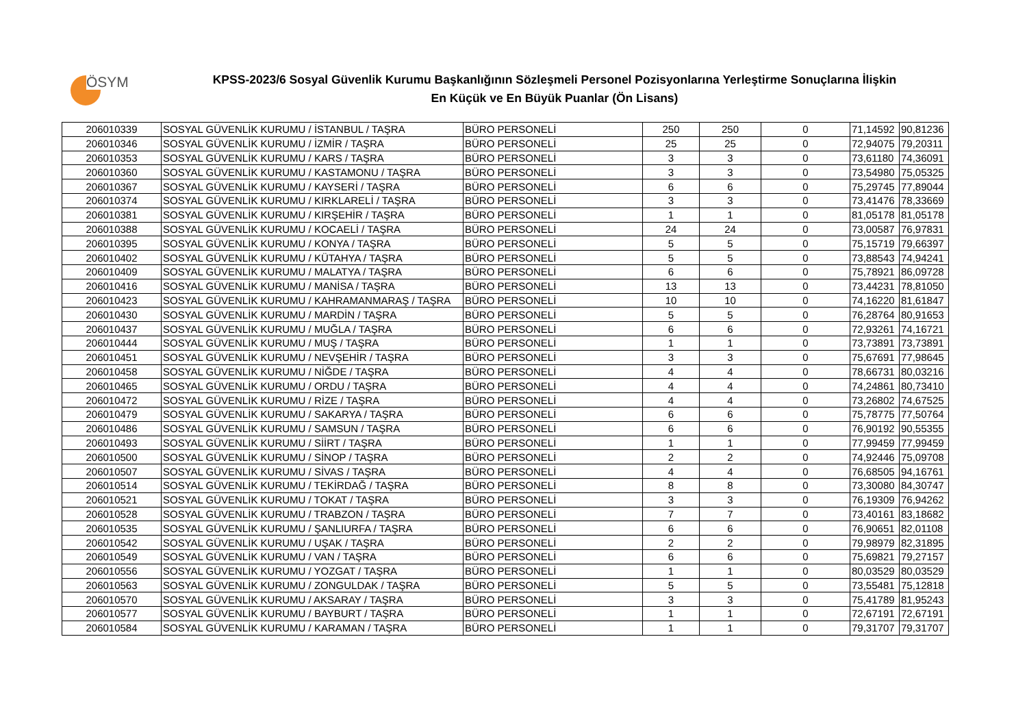ÖSYM
KPSS-2023/6 Sosyal Güvenlik Kurumu Başkanlığının Sözleşmeli Personel Pozisyonlarına Yerleştirme Sonuçlarına İlişkin
En Küçük ve En Büyük Puanlar (Ön Lisans)
| 206010339 | SOSYAL GÜVENLİK KURUMU / İSTANBUL / TAŞRA | BÜRO PERSONELİ | 250 | 250 | 0 | 71,14592 | 90,81236 |
| 206010346 | SOSYAL GÜVENLİK KURUMU / İZMİR / TAŞRA | BÜRO PERSONELİ | 25 | 25 | 0 | 72,94075 | 79,20311 |
| 206010353 | SOSYAL GÜVENLİK KURUMU / KARS / TAŞRA | BÜRO PERSONELİ | 3 | 3 | 0 | 73,61180 | 74,36091 |
| 206010360 | SOSYAL GÜVENLİK KURUMU / KASTAMONU / TAŞRA | BÜRO PERSONELİ | 3 | 3 | 0 | 73,54980 | 75,05325 |
| 206010367 | SOSYAL GÜVENLİK KURUMU / KAYSERİ / TAŞRA | BÜRO PERSONELİ | 6 | 6 | 0 | 75,29745 | 77,89044 |
| 206010374 | SOSYAL GÜVENLİK KURUMU / KIRKLARELİ / TAŞRA | BÜRO PERSONELİ | 3 | 3 | 0 | 73,41476 | 78,33669 |
| 206010381 | SOSYAL GÜVENLİK KURUMU / KIRŞEHİR / TAŞRA | BÜRO PERSONELİ | 1 | 1 | 0 | 81,05178 | 81,05178 |
| 206010388 | SOSYAL GÜVENLİK KURUMU / KOCAELİ / TAŞRA | BÜRO PERSONELİ | 24 | 24 | 0 | 73,00587 | 76,97831 |
| 206010395 | SOSYAL GÜVENLİK KURUMU / KONYA / TAŞRA | BÜRO PERSONELİ | 5 | 5 | 0 | 75,15719 | 79,66397 |
| 206010402 | SOSYAL GÜVENLİK KURUMU / KÜTAHYA / TAŞRA | BÜRO PERSONELİ | 5 | 5 | 0 | 73,88543 | 74,94241 |
| 206010409 | SOSYAL GÜVENLİK KURUMU / MALATYA / TAŞRA | BÜRO PERSONELİ | 6 | 6 | 0 | 75,78921 | 86,09728 |
| 206010416 | SOSYAL GÜVENLİK KURUMU / MANİSA / TAŞRA | BÜRO PERSONELİ | 13 | 13 | 0 | 73,44231 | 78,81050 |
| 206010423 | SOSYAL GÜVENLİK KURUMU / KAHRAMANMARAŞ / TAŞRA | BÜRO PERSONELİ | 10 | 10 | 0 | 74,16220 | 81,61847 |
| 206010430 | SOSYAL GÜVENLİK KURUMU / MARDİN / TAŞRA | BÜRO PERSONELİ | 5 | 5 | 0 | 76,28764 | 80,91653 |
| 206010437 | SOSYAL GÜVENLİK KURUMU / MUĞLA / TAŞRA | BÜRO PERSONELİ | 6 | 6 | 0 | 72,93261 | 74,16721 |
| 206010444 | SOSYAL GÜVENLİK KURUMU / MUŞ / TAŞRA | BÜRO PERSONELİ | 1 | 1 | 0 | 73,73891 | 73,73891 |
| 206010451 | SOSYAL GÜVENLİK KURUMU / NEVŞEHİR / TAŞRA | BÜRO PERSONELİ | 3 | 3 | 0 | 75,67691 | 77,98645 |
| 206010458 | SOSYAL GÜVENLİK KURUMU / NİĞDE / TAŞRA | BÜRO PERSONELİ | 4 | 4 | 0 | 78,66731 | 80,03216 |
| 206010465 | SOSYAL GÜVENLİK KURUMU / ORDU / TAŞRA | BÜRO PERSONELİ | 4 | 4 | 0 | 74,24861 | 80,73410 |
| 206010472 | SOSYAL GÜVENLİK KURUMU / RİZE / TAŞRA | BÜRO PERSONELİ | 4 | 4 | 0 | 73,26802 | 74,67525 |
| 206010479 | SOSYAL GÜVENLİK KURUMU / SAKARYA / TAŞRA | BÜRO PERSONELİ | 6 | 6 | 0 | 75,78775 | 77,50764 |
| 206010486 | SOSYAL GÜVENLİK KURUMU / SAMSUN / TAŞRA | BÜRO PERSONELİ | 6 | 6 | 0 | 76,90192 | 90,55355 |
| 206010493 | SOSYAL GÜVENLİK KURUMU / SİİRT / TAŞRA | BÜRO PERSONELİ | 1 | 1 | 0 | 77,99459 | 77,99459 |
| 206010500 | SOSYAL GÜVENLİK KURUMU / SİNOP / TAŞRA | BÜRO PERSONELİ | 2 | 2 | 0 | 74,92446 | 75,09708 |
| 206010507 | SOSYAL GÜVENLİK KURUMU / SİVAS / TAŞRA | BÜRO PERSONELİ | 4 | 4 | 0 | 76,68505 | 94,16761 |
| 206010514 | SOSYAL GÜVENLİK KURUMU / TEKİRDAĞ / TAŞRA | BÜRO PERSONELİ | 8 | 8 | 0 | 73,30080 | 84,30747 |
| 206010521 | SOSYAL GÜVENLİK KURUMU / TOKAT / TAŞRA | BÜRO PERSONELİ | 3 | 3 | 0 | 76,19309 | 76,94262 |
| 206010528 | SOSYAL GÜVENLİK KURUMU / TRABZON / TAŞRA | BÜRO PERSONELİ | 7 | 7 | 0 | 73,40161 | 83,18682 |
| 206010535 | SOSYAL GÜVENLİK KURUMU / ŞANLIURFA / TAŞRA | BÜRO PERSONELİ | 6 | 6 | 0 | 76,90651 | 82,01108 |
| 206010542 | SOSYAL GÜVENLİK KURUMU / UŞAK / TAŞRA | BÜRO PERSONELİ | 2 | 2 | 0 | 79,98979 | 82,31895 |
| 206010549 | SOSYAL GÜVENLİK KURUMU / VAN / TAŞRA | BÜRO PERSONELİ | 6 | 6 | 0 | 75,69821 | 79,27157 |
| 206010556 | SOSYAL GÜVENLİK KURUMU / YOZGAT / TAŞRA | BÜRO PERSONELİ | 1 | 1 | 0 | 80,03529 | 80,03529 |
| 206010563 | SOSYAL GÜVENLİK KURUMU / ZONGULDAK / TAŞRA | BÜRO PERSONELİ | 5 | 5 | 0 | 73,55481 | 75,12818 |
| 206010570 | SOSYAL GÜVENLİK KURUMU / AKSARAY / TAŞRA | BÜRO PERSONELİ | 3 | 3 | 0 | 75,41789 | 81,95243 |
| 206010577 | SOSYAL GÜVENLİK KURUMU / BAYBURT / TAŞRA | BÜRO PERSONELİ | 1 | 1 | 0 | 72,67191 | 72,67191 |
| 206010584 | SOSYAL GÜVENLİK KURUMU / KARAMAN / TAŞRA | BÜRO PERSONELİ | 1 | 1 | 0 | 79,31707 | 79,31707 |